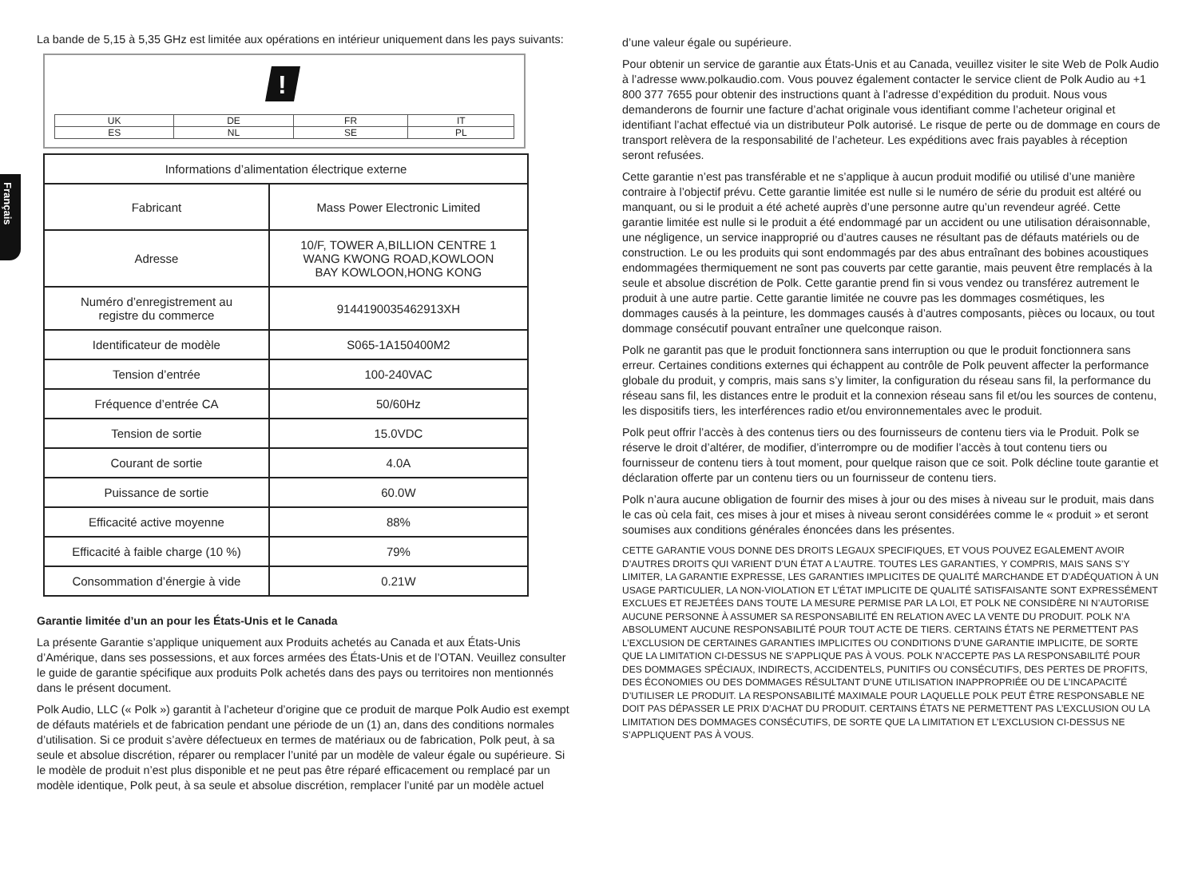Français
La bande de 5,15 à 5,35 GHz est limitée aux opérations en intérieur uniquement dans les pays suivants:
!
| UK | DE | FR | IT |
| ES | NL | SE | PL |
| Informations d’alimentation électrique externe | |
| --- | --- |
| Fabricant | Mass Power Electronic Limited |
| Adresse | 10/F, TOWER A,BILLION CENTRE 1 WANG KWONG ROAD,KOWLOON BAY KOWLOON,HONG KONG |
| Numéro d’enregistrement au registre du commerce | 9144190035462913XH |
| Identificateur de modèle | S065-1A150400M2 |
| Tension d’entrée | 100-240VAC |
| Fréquence d’entrée CA | 50/60Hz |
| Tension de sortie | 15.0VDC |
| Courant de sortie | 4.0A |
| Puissance de sortie | 60.0W |
| Efficacité active moyenne | 88% |
| Efficacité à faible charge (10 %) | 79% |
| Consommation d’énergie à vide | 0.21W |
Garantie limitée d’un an pour les États-Unis et le Canada
La présente Garantie s’applique uniquement aux Produits achetés au Canada et aux États-Unis d’Amérique, dans ses possessions, et aux forces armées des États-Unis et de l’OTAN. Veuillez consulter le guide de garantie spécifique aux produits Polk achetés dans des pays ou territoires non mentionnés dans le présent document.
Polk Audio, LLC (« Polk ») garantit à l’acheteur d’origine que ce produit de marque Polk Audio est exempt de défauts matériels et de fabrication pendant une période de un (1) an, dans des conditions normales d’utilisation. Si ce produit s’avère défectueux en termes de matériaux ou de fabrication, Polk peut, à sa seule et absolue discrétion, réparer ou remplacer l’unité par un modèle de valeur égale ou supérieure. Si le modèle de produit n’est plus disponible et ne peut pas être réparé efficacement ou remplacé par un modèle identique, Polk peut, à sa seule et absolue discrétion, remplacer l’unité par un modèle actuel
d’une valeur égale ou supérieure.
Pour obtenir un service de garantie aux États-Unis et au Canada, veuillez visiter le site Web de Polk Audio à l’adresse www.polkaudio.com. Vous pouvez également contacter le service client de Polk Audio au +1 800 377 7655 pour obtenir des instructions quant à l’adresse d’expédition du produit. Nous vous demanderons de fournir une facture d’achat originale vous identifiant comme l’acheteur original et identifiant l’achat effectué via un distributeur Polk autorisé. Le risque de perte ou de dommage en cours de transport relèvera de la responsabilité de l’acheteur. Les expéditions avec frais payables à réception seront refusées.
Cette garantie n’est pas transférable et ne s’applique à aucun produit modifié ou utilisé d’une manière contraire à l’objectif prévu. Cette garantie limitée est nulle si le numéro de série du produit est altéré ou manquant, ou si le produit a été acheté auprès d’une personne autre qu’un revendeur agréé. Cette garantie limitée est nulle si le produit a été endommagé par un accident ou une utilisation déraisonnable, une négligence, un service inapproprié ou d’autres causes ne résultant pas de défauts matériels ou de construction. Le ou les produits qui sont endommagés par des abus entraînant des bobines acoustiques endommagées thermiquement ne sont pas couverts par cette garantie, mais peuvent être remplacés à la seule et absolue discrétion de Polk. Cette garantie prend fin si vous vendez ou transférez autrement le produit à une autre partie. Cette garantie limitée ne couvre pas les dommages cosmétiques, les dommages causés à la peinture, les dommages causés à d’autres composants, pièces ou locaux, ou tout dommage consécutif pouvant entraîner une quelconque raison.
Polk ne garantit pas que le produit fonctionnera sans interruption ou que le produit fonctionnera sans erreur. Certaines conditions externes qui échappent au contrôle de Polk peuvent affecter la performance globale du produit, y compris, mais sans s’y limiter, la configuration du réseau sans fil, la performance du réseau sans fil, les distances entre le produit et la connexion réseau sans fil et/ou les sources de contenu, les dispositifs tiers, les interférences radio et/ou environnementales avec le produit.
Polk peut offrir l’accès à des contenus tiers ou des fournisseurs de contenu tiers via le Produit. Polk se réserve le droit d’altérer, de modifier, d’interrompre ou de modifier l’accès à tout contenu tiers ou fournisseur de contenu tiers à tout moment, pour quelque raison que ce soit. Polk décline toute garantie et déclaration offerte par un contenu tiers ou un fournisseur de contenu tiers.
Polk n’aura aucune obligation de fournir des mises à jour ou des mises à niveau sur le produit, mais dans le cas où cela fait, ces mises à jour et mises à niveau seront considérées comme le « produit » et seront soumises aux conditions générales énoncées dans les présentes.
CETTE GARANTIE VOUS DONNE DES DROITS LEGAUX SPECIFIQUES, ET VOUS POUVEZ EGALEMENT AVOIR D’AUTRES DROITS QUI VARIENT D’UN ÉTAT A L’AUTRE. TOUTES LES GARANTIES, Y COMPRIS, MAIS SANS S’Y LIMITER, LA GARANTIE EXPRESSE, LES GARANTIES IMPLICITES DE QUALITÉ MARCHANDE ET D’ADÉQUATION À UN USAGE PARTICULIER, LA NON-VIOLATION ET L’ÉTAT IMPLICITE DE QUALITÉ SATISFAISANTE SONT EXPRESSÉMENT EXCLUES ET REJETÉES DANS TOUTE LA MESURE PERMISE PAR LA LOI, ET POLK NE CONSIDÈRE NI N’AUTORISE AUCUNE PERSONNE À ASSUMER SA RESPONSABILITÉ EN RELATION AVEC LA VENTE DU PRODUIT. POLK N’A ABSOLUMENT AUCUNE RESPONSABILITÉ POUR TOUT ACTE DE TIERS. CERTAINS ÉTATS NE PERMETTENT PAS L’EXCLUSION DE CERTAINES GARANTIES IMPLICITES OU CONDITIONS D’UNE GARANTIE IMPLICITE, DE SORTE QUE LA LIMITATION CI-DESSUS NE S’APPLIQUE PAS À VOUS. POLK N’ACCEPTE PAS LA RESPONSABILITÉ POUR DES DOMMAGES SPÉCIAUX, INDIRECTS, ACCIDENTELS, PUNITIFS OU CONSÉCUTIFS, DES PERTES DE PROFITS, DES ÉCONOMIES OU DES DOMMAGES RÉSULTANT D’UNE UTILISATION INAPPROPRIÉE OU DE L’INCAPACITÉ D’UTILISER LE PRODUIT. LA RESPONSABILITÉ MAXIMALE POUR LAQUELLE POLK PEUT ÊTRE RESPONSABLE NE DOIT PAS DÉPASSER LE PRIX D’ACHAT DU PRODUIT. CERTAINS ÉTATS NE PERMETTENT PAS L’EXCLUSION OU LA LIMITATION DES DOMMAGES CONSÉCUTIFS, DE SORTE QUE LA LIMITATION ET L’EXCLUSION CI-DESSUS NE S’APPLIQUENT PAS À VOUS.